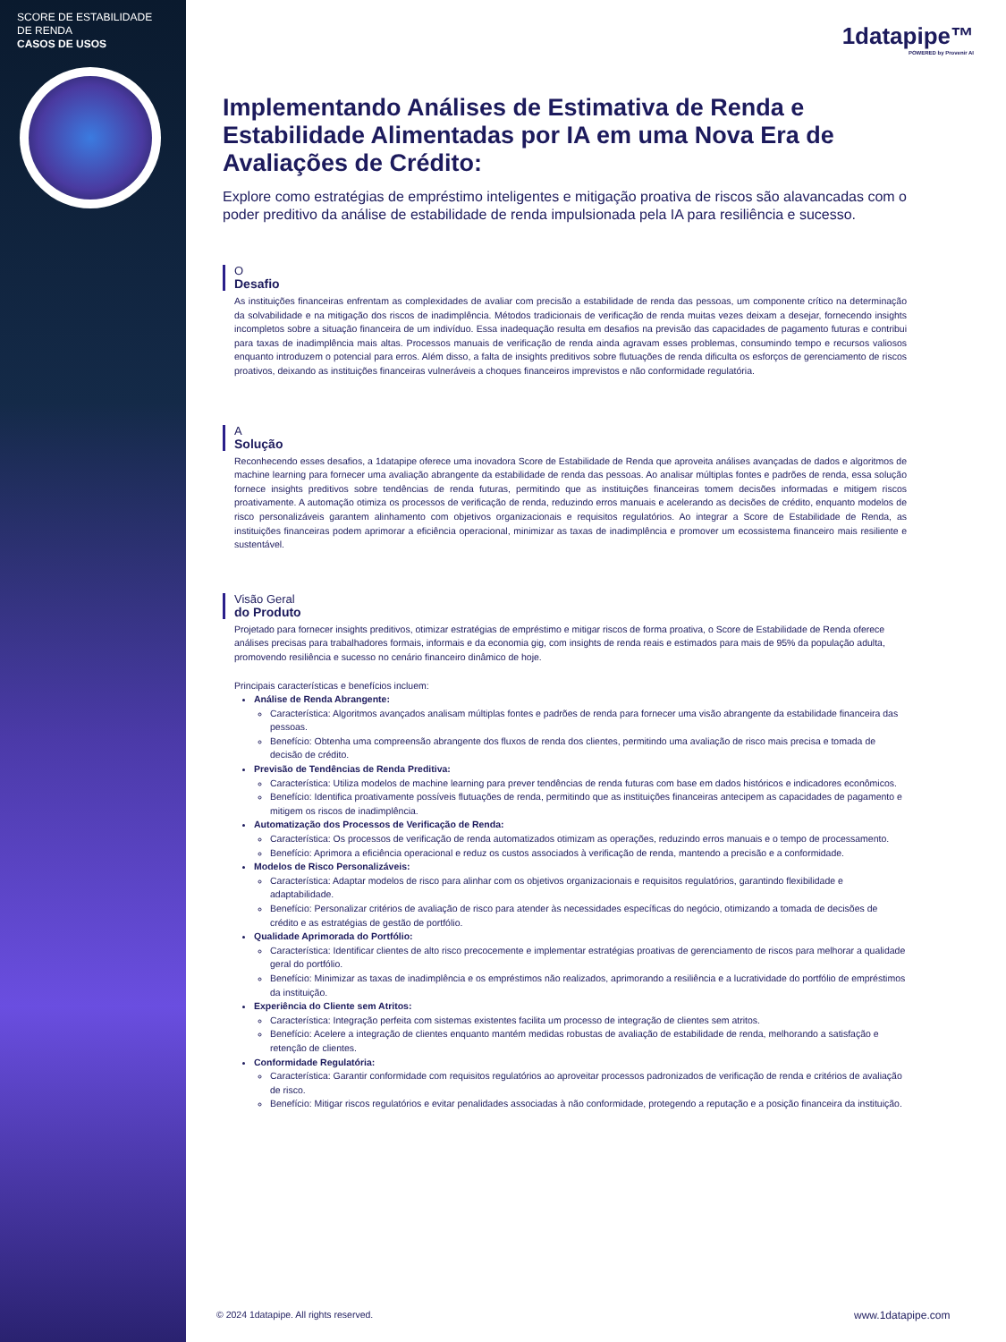SCORE DE ESTABILIDADE
DE RENDA
CASOS DE USOS
1datapipe™
POWERED by Provenir AI
Implementando Análises de Estimativa de Renda e Estabilidade Alimentadas por IA em uma Nova Era de Avaliações de Crédito:
Explore como estratégias de empréstimo inteligentes e mitigação proativa de riscos são alavancadas com o poder preditivo da análise de estabilidade de renda impulsionada pela IA para resiliência e sucesso.
O
Desafio
As instituições financeiras enfrentam as complexidades de avaliar com precisão a estabilidade de renda das pessoas, um componente crítico na determinação da solvabilidade e na mitigação dos riscos de inadimplência. Métodos tradicionais de verificação de renda muitas vezes deixam a desejar, fornecendo insights incompletos sobre a situação financeira de um indivíduo. Essa inadequação resulta em desafios na previsão das capacidades de pagamento futuras e contribui para taxas de inadimplência mais altas. Processos manuais de verificação de renda ainda agravam esses problemas, consumindo tempo e recursos valiosos enquanto introduzem o potencial para erros. Além disso, a falta de insights preditivos sobre flutuações de renda dificulta os esforços de gerenciamento de riscos proativos, deixando as instituições financeiras vulneráveis a choques financeiros imprevistos e não conformidade regulatória.
A
Solução
Reconhecendo esses desafios, a 1datapipe oferece uma inovadora Score de Estabilidade de Renda que aproveita análises avançadas de dados e algoritmos de machine learning para fornecer uma avaliação abrangente da estabilidade de renda das pessoas. Ao analisar múltiplas fontes e padrões de renda, essa solução fornece insights preditivos sobre tendências de renda futuras, permitindo que as instituições financeiras tomem decisões informadas e mitigem riscos proativamente. A automação otimiza os processos de verificação de renda, reduzindo erros manuais e acelerando as decisões de crédito, enquanto modelos de risco personalizáveis garantem alinhamento com objetivos organizacionais e requisitos regulatórios. Ao integrar a Score de Estabilidade de Renda, as instituições financeiras podem aprimorar a eficiência operacional, minimizar as taxas de inadimplência e promover um ecossistema financeiro mais resiliente e sustentável.
Visão Geral
do Produto
Projetado para fornecer insights preditivos, otimizar estratégias de empréstimo e mitigar riscos de forma proativa, o Score de Estabilidade de Renda oferece análises precisas para trabalhadores formais, informais e da economia gig, com insights de renda reais e estimados para mais de 95% da população adulta, promovendo resiliência e sucesso no cenário financeiro dinâmico de hoje.
Principais características e benefícios incluem:
Análise de Renda Abrangente:
Característica: Algoritmos avançados analisam múltiplas fontes e padrões de renda para fornecer uma visão abrangente da estabilidade financeira das pessoas.
Benefício: Obtenha uma compreensão abrangente dos fluxos de renda dos clientes, permitindo uma avaliação de risco mais precisa e tomada de decisão de crédito.
Previsão de Tendências de Renda Preditiva:
Característica: Utiliza modelos de machine learning para prever tendências de renda futuras com base em dados históricos e indicadores econômicos.
Benefício: Identifica proativamente possíveis flutuações de renda, permitindo que as instituições financeiras antecipem as capacidades de pagamento e mitigem os riscos de inadimplência.
Automatização dos Processos de Verificação de Renda:
Característica: Os processos de verificação de renda automatizados otimizam as operações, reduzindo erros manuais e o tempo de processamento.
Benefício: Aprimora a eficiência operacional e reduz os custos associados à verificação de renda, mantendo a precisão e a conformidade.
Modelos de Risco Personalizáveis:
Característica: Adaptar modelos de risco para alinhar com os objetivos organizacionais e requisitos regulatórios, garantindo flexibilidade e adaptabilidade.
Benefício: Personalizar critérios de avaliação de risco para atender às necessidades específicas do negócio, otimizando a tomada de decisões de crédito e as estratégias de gestão de portfólio.
Qualidade Aprimorada do Portfólio:
Característica: Identificar clientes de alto risco precocemente e implementar estratégias proativas de gerenciamento de riscos para melhorar a qualidade geral do portfólio.
Benefício: Minimizar as taxas de inadimplência e os empréstimos não realizados, aprimorando a resiliência e a lucratividade do portfólio de empréstimos da instituição.
Experiência do Cliente sem Atritos:
Característica: Integração perfeita com sistemas existentes facilita um processo de integração de clientes sem atritos.
Benefício: Acelere a integração de clientes enquanto mantém medidas robustas de avaliação de estabilidade de renda, melhorando a satisfação e retenção de clientes.
Conformidade Regulatória:
Característica: Garantir conformidade com requisitos regulatórios ao aproveitar processos padronizados de verificação de renda e critérios de avaliação de risco.
Benefício: Mitigar riscos regulatórios e evitar penalidades associadas à não conformidade, protegendo a reputação e a posição financeira da instituição.
© 2024 1datapipe. All rights reserved.
www.1datapipe.com